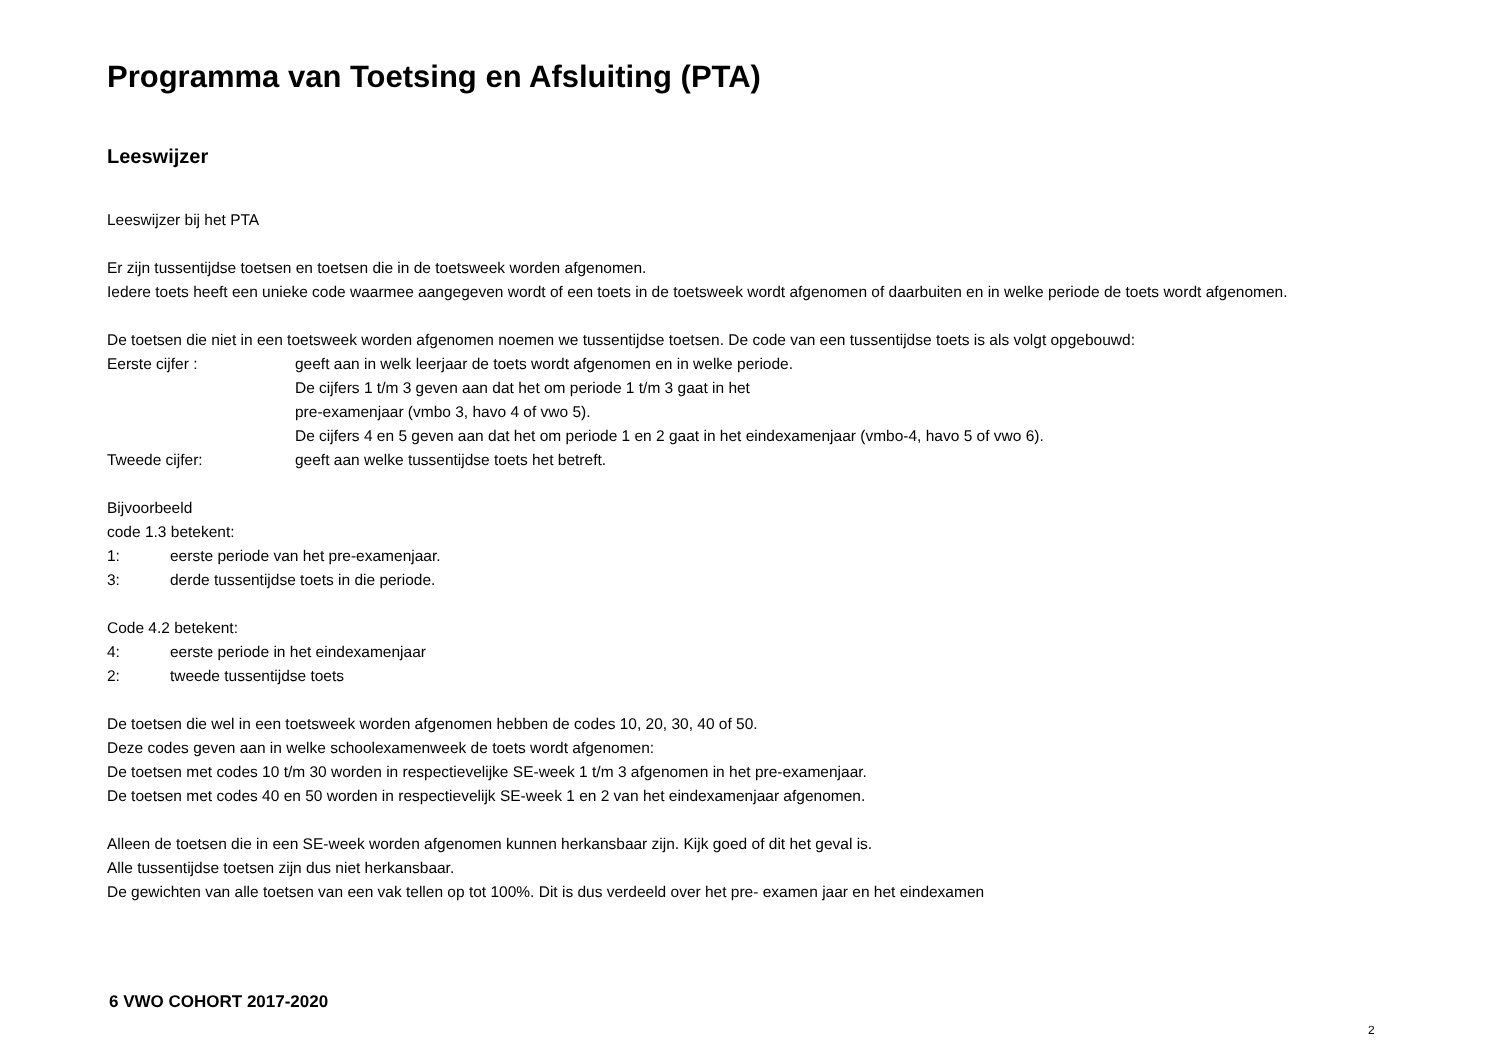Programma van Toetsing en Afsluiting (PTA)
Leeswijzer
Leeswijzer bij het PTA
Er zijn tussentijdse toetsen en toetsen die in de toetsweek worden afgenomen.
Iedere toets heeft een unieke code waarmee aangegeven wordt of een toets in de toetsweek wordt afgenomen of daarbuiten en in welke periode de toets wordt afgenomen.
De toetsen die niet in een toetsweek worden afgenomen noemen we tussentijdse toetsen. De code van een tussentijdse toets is als volgt opgebouwd:
Eerste cijfer : geeft aan in welk leerjaar de toets wordt afgenomen en in welke periode.
De cijfers 1 t/m 3 geven aan dat het om periode 1 t/m 3 gaat in het
pre-examenjaar (vmbo 3, havo 4 of vwo 5).
De cijfers 4 en 5 geven aan dat het om periode 1 en 2 gaat in het eindexamenjaar (vmbo-4, havo 5 of vwo 6).
Tweede cijfer: geeft aan welke tussentijdse toets het betreft.
Bijvoorbeeld
code 1.3 betekent:
1: eerste periode van het pre-examenjaar.
3: derde tussentijdse toets in die periode.
Code 4.2 betekent:
4: eerste periode in het eindexamenjaar
2: tweede tussentijdse toets
De toetsen die wel in een toetsweek worden afgenomen hebben de codes 10, 20, 30, 40 of 50.
Deze codes geven aan in welke schoolexamenweek de toets wordt afgenomen:
De toetsen met codes 10 t/m 30 worden in respectievelijke SE-week 1 t/m 3 afgenomen in het pre-examenjaar.
De toetsen met codes 40 en 50 worden in respectievelijk SE-week 1 en 2 van het eindexamenjaar afgenomen.
Alleen de toetsen die in een SE-week worden afgenomen kunnen herkansbaar zijn. Kijk goed of dit het geval is.
Alle tussentijdse toetsen zijn dus niet herkansbaar.
De gewichten van alle toetsen van een vak tellen op tot 100%. Dit is dus verdeeld over het pre- examen jaar en het eindexamen
6 VWO COHORT 2017-2020
2